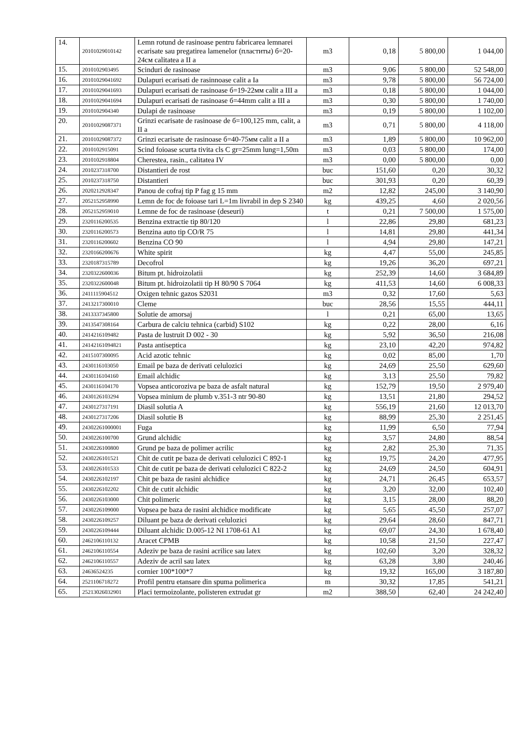| 14. | 20101029010142 | Lemn rotund de rasinoase pentru fabricarea lemnarei ecarisate sau pregatirea lamenelor (пластиты) б=20-24см calitatea a II a | m3 | 0,18 | 5 800,00 | 1 044,00 |
| 15. | 2010102903495 | Scinduri de rasinoase | m3 | 9,06 | 5 800,00 | 52 548,00 |
| 16. | 20101029041692 | Dulapuri ecarisati de rasinnoase calit a Ia | m3 | 9,78 | 5 800,00 | 56 724,00 |
| 17. | 20101029041693 | Dulapuri ecarisati de rasinoase б=19-22мм calit a III a | m3 | 0,18 | 5 800,00 | 1 044,00 |
| 18. | 20101029041694 | Dulapuri ecarisati de rasinoase б=44mm calit a III a | m3 | 0,30 | 5 800,00 | 1 740,00 |
| 19. | 2010102904340 | Dulapi de rasinoase | m3 | 0,19 | 5 800,00 | 1 102,00 |
| 20. | 20101029087371 | Grinzi ecarisate de rasinoase de б=100,125 mm, calit, a II a | m3 | 0,71 | 5 800,00 | 4 118,00 |
| 21. | 20101029087372 | Grinzi ecarisate de rasinoase б=40-75мм calit a II a | m3 | 1,89 | 5 800,00 | 10 962,00 |
| 22. | 2010102915091 | Scind foioase scurta tivita cls C gr=25mm lung=1,50m | m3 | 0,03 | 5 800,00 | 174,00 |
| 23. | 2010102918804 | Cherestea, rasin., calitatea IV | m3 | 0,00 | 5 800,00 | 0,00 |
| 24. | 2010237318700 | Distantieri de rost | buc | 151,60 | 0,20 | 30,32 |
| 25. | 2010237318750 | Distantieri | buc | 301,93 | 0,20 | 60,39 |
| 26. | 2020212928347 | Panou de cofraj tip P fag g 15 mm | m2 | 12,82 | 245,00 | 3 140,90 |
| 27. | 2052152958990 | Lemn de foc de foioase tari L=1m livrabil in dep S 2340 | kg | 439,25 | 4,60 | 2 020,56 |
| 28. | 2052152959010 | Lemne de foc de rasinoase (deseuri) | t | 0,21 | 7 500,00 | 1 575,00 |
| 29. | 2320116200535 | Benzina extractie tip 80/120 | l | 22,86 | 29,80 | 681,23 |
| 30. | 2320116200573 | Benzina auto tip CO/R 75 | l | 14,81 | 29,80 | 441,34 |
| 31. | 2320116200602 | Benzina CO 90 | l | 4,94 | 29,80 | 147,21 |
| 32. | 2320166200676 | White spirit | kg | 4,47 | 55,00 | 245,85 |
| 33. | 2320187315789 | Decofrol | kg | 19,26 | 36,20 | 697,21 |
| 34. | 2320322600036 | Bitum pt. hidroizolatii | kg | 252,39 | 14,60 | 3 684,89 |
| 35. | 2320322600048 | Bitum pt. hidroizolatii tip H 80/90 S 7064 | kg | 411,53 | 14,60 | 6 008,33 |
| 36. | 2411115904512 | Oxigen tehnic gazos S2031 | m3 | 0,32 | 17,60 | 5,63 |
| 37. | 2413217300010 | Cleme | buc | 28,56 | 15,55 | 444,11 |
| 38. | 2413337345800 | Solutie de amorsaj | l | 0,21 | 65,00 | 13,65 |
| 39. | 2413547308164 | Carbura de calciu tehnica (carbid) S102 | kg | 0,22 | 28,00 | 6,16 |
| 40. | 2414216109482 | Pasta de lustruit D 002 - 30 | kg | 5,92 | 36,50 | 216,08 |
| 41. | 24142161094821 | Pasta antiseptica | kg | 23,10 | 42,20 | 974,82 |
| 42. | 2415107300095 | Acid azotic tehnic | kg | 0,02 | 85,00 | 1,70 |
| 43. | 2430116103050 | Email pe baza de derivati celulozici | kg | 24,69 | 25,50 | 629,60 |
| 44. | 2430116104160 | Email alchidic | kg | 3,13 | 25,50 | 79,82 |
| 45. | 2430116104170 | Vopsea anticoroziva pe baza de asfalt natural | kg | 152,79 | 19,50 | 2 979,40 |
| 46. | 2430126103294 | Vopsea minium de plumb v.351-3 ntr 90-80 | kg | 13,51 | 21,80 | 294,52 |
| 47. | 2430127317191 | Diasil solutia A | kg | 556,19 | 21,60 | 12 013,70 |
| 48. | 2430127317206 | Diasil solutie B | kg | 88,99 | 25,30 | 2 251,45 |
| 49. | 24302261000001 | Fuga | kg | 11,99 | 6,50 | 77,94 |
| 50. | 2430226100700 | Grund alchidic | kg | 3,57 | 24,80 | 88,54 |
| 51. | 2430226100800 | Grund pe baza de polimer acrilic | kg | 2,82 | 25,30 | 71,35 |
| 52. | 2430226101521 | Chit de cutit pe baza de derivati celulozici C 892-1 | kg | 19,75 | 24,20 | 477,95 |
| 53. | 2430226101533 | Chit de cutit pe baza de derivati celulozici C 822-2 | kg | 24,69 | 24,50 | 604,91 |
| 54. | 2430226102197 | Chit pe baza de rasini alchidice | kg | 24,71 | 26,45 | 653,57 |
| 55. | 2430226102202 | Chit de cutit alchidic | kg | 3,20 | 32,00 | 102,40 |
| 56. | 2430226103000 | Chit polimeric | kg | 3,15 | 28,00 | 88,20 |
| 57. | 2430226109000 | Vopsea pe baza de rasini alchidice modificate | kg | 5,65 | 45,50 | 257,07 |
| 58. | 2430226109257 | Diluant pe baza de derivati celulozici | kg | 29,64 | 28,60 | 847,71 |
| 59. | 2430226109444 | Diluant alchidic D.005-12 NI 1708-61 A1 | kg | 69,07 | 24,30 | 1 678,40 |
| 60. | 2462106110132 | Aracet CPMB | kg | 10,58 | 21,50 | 227,47 |
| 61. | 2462106110554 | Adeziv pe baza de rasini acrilice sau latex | kg | 102,60 | 3,20 | 328,32 |
| 62. | 2462106110557 | Adeziv de acril sau latex | kg | 63,28 | 3,80 | 240,46 |
| 63. | 24636524235 | cornier 100*100*7 | kg | 19,32 | 165,00 | 3 187,80 |
| 64. | 2521106718272 | Profil pentru etansare din spuma polimerica | m | 30,32 | 17,85 | 541,21 |
| 65. | 25213026032901 | Placi termoizolante, polisteren extrudat gr | m2 | 388,50 | 62,40 | 24 242,40 |